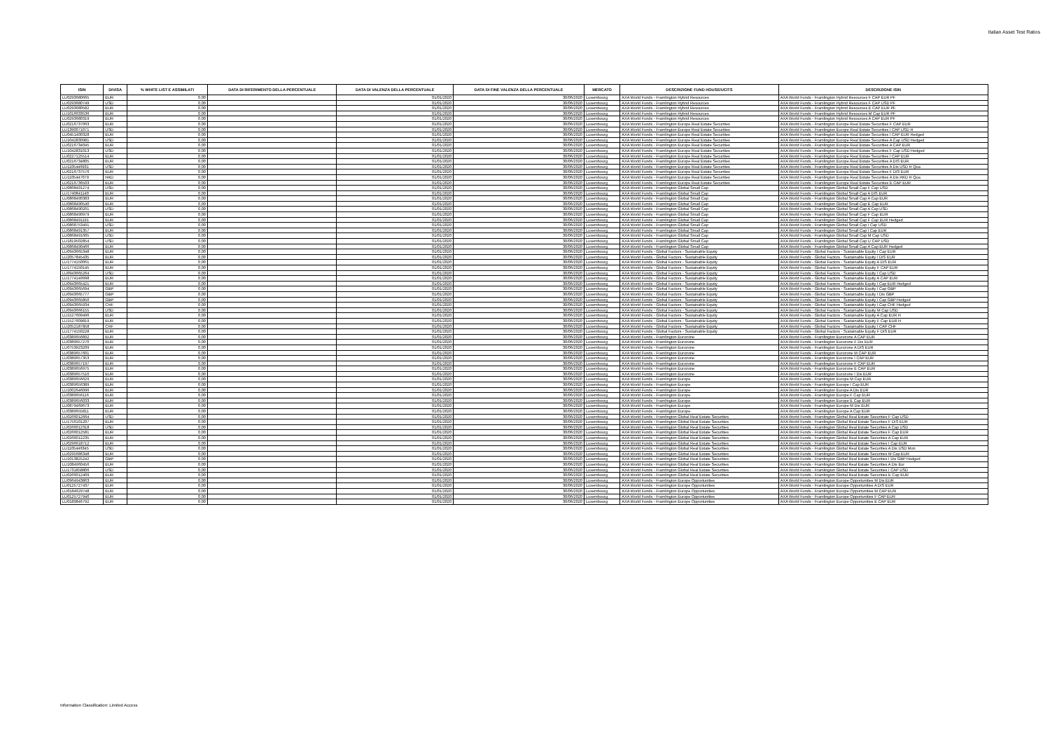Italian Asset Test Ratios
| ISIN | DIVISA | % WHITE LIST E ASSIMILATI | DATA DI RIFERIMENTO DELLA PERCENTUALE | DATA DI VALENZA DELLA PERCENTUALE | DATA DI FINE VALENZA DELLA PERCENTUALE | MERCATO | DESCRIZIONE FUND HOUSE/UCITS | DESCRIZIONE ISIN |
| --- | --- | --- | --- | --- | --- | --- | --- | --- |
| LU0293680665 | EUR | 0,00 | | 01/01/2020 | 30/06/2020 | Luxembourg | AXA World Funds - Framlington Hybrid Resources | AXA World Funds - Framlington Hybrid Resources F CAP EUR PF |
| LU0293680749 | USD | 0,00 | | 01/01/2020 | 30/06/2020 | Luxembourg | AXA World Funds - Framlington Hybrid Resources | AXA World Funds - Framlington Hybrid Resources F CAP USD PF |
| LU0293680582 | EUR | 0,00 | | 01/01/2020 | 30/06/2020 | Luxembourg | AXA World Funds - Framlington Hybrid Resources | AXA World Funds - Framlington Hybrid Resources E CAP EUR PF |
| LU1016633536 | EUR | 0,00 | | 01/01/2020 | 30/06/2020 | Luxembourg | AXA World Funds - Framlington Hybrid Resources | AXA World Funds - Framlington Hybrid Resources M Cap EUR PF |
| LU0293680319 | EUR | 0,00 | | 01/01/2020 | 30/06/2020 | Luxembourg | AXA World Funds - Framlington Hybrid Resources | AXA World Funds - Framlington Hybrid Resources A CAP EUR PF |
| LU0216737063 | EUR | 0,00 | | 01/01/2020 | 30/06/2020 | Luxembourg | AXA World Funds - Framlington Europe Real Estate Securities | AXA World Funds - Framlington Europe Real Estate Securities F CAP EUR |
| LU1390071071 | USD | 0,00 | | 01/01/2020 | 30/06/2020 | Luxembourg | AXA World Funds - Framlington Europe Real Estate Securities | AXA World Funds - Framlington Europe Real Estate Securities I CAP USD H |
| LU0451400328 | EUR | 0,00 | | 01/01/2020 | 30/06/2020 | Luxembourg | AXA World Funds - Framlington Europe Real Estate Securities | AXA World Funds - Framlington Europe Real Estate Securities I CAP EUR Hedged |
| LU1042830981 | USD | 0,00 | | 01/01/2020 | 30/06/2020 | Luxembourg | AXA World Funds - Framlington Europe Real Estate Securities | AXA World Funds - Framlington Europe Real Estate Securities A Cap USD Hedged |
| LU0216734045 | EUR | 0,00 | | 01/01/2020 | 30/06/2020 | Luxembourg | AXA World Funds - Framlington Europe Real Estate Securities | AXA World Funds - Framlington Europe Real Estate Securities A CAP EUR |
| LU1042831013 | USD | 0,00 | | 01/01/2020 | 30/06/2020 | Luxembourg | AXA World Funds - Framlington Europe Real Estate Securities | AXA World Funds - Framlington Europe Real Estate Securities F Cap USD Hedged |
| LU0227125514 | EUR | 0,00 | | 01/01/2020 | 30/06/2020 | Luxembourg | AXA World Funds - Framlington Europe Real Estate Securities | AXA World Funds - Framlington Europe Real Estate Securities I CAP EUR |
| LU0216734805 | EUR | 0,00 | | 01/01/2020 | 30/06/2020 | Luxembourg | AXA World Funds - Framlington Europe Real Estate Securities | AXA World Funds - Framlington Europe Real Estate Securities A DIS EUR |
| LU1105446931 | USD | 0,00 | | 01/01/2020 | 30/06/2020 | Luxembourg | AXA World Funds - Framlington Europe Real Estate Securities | AXA World Funds - Framlington Europe Real Estate Securities A Dis USD H Qua |
| LU0216737576 | EUR | 0,00 | | 01/01/2020 | 30/06/2020 | Luxembourg | AXA World Funds - Framlington Europe Real Estate Securities | AXA World Funds - Framlington Europe Real Estate Securities F DIS EUR |
| LU1105447079 | HKD | 0,00 | | 01/01/2020 | 30/06/2020 | Luxembourg | AXA World Funds - Framlington Europe Real Estate Securities | AXA World Funds - Framlington Europe Real Estate Securities A Dis HKD H Qua |
| LU0216736503 | EUR | 0,00 | | 01/01/2020 | 30/06/2020 | Luxembourg | AXA World Funds - Framlington Europe Real Estate Securities | AXA World Funds - Framlington Europe Real Estate Securities E CAP EUR |
| LU0868491274 | USD | 0,00 | | 01/01/2020 | 30/06/2020 | Luxembourg | AXA World Funds - Framlington Global Small Cap | AXA World Funds - Framlington Global Small Cap F Cap USD |
| LU1740841140 | EUR | 0,00 | | 01/01/2020 | 30/06/2020 | Luxembourg | AXA World Funds - Framlington Global Small Cap | AXA World Funds - Framlington Global Small Cap A DIS EUR |
| LU0868490383 | EUR | 0,00 | | 01/01/2020 | 30/06/2020 | Luxembourg | AXA World Funds - Framlington Global Small Cap | AXA World Funds - Framlington Global Small Cap A Cap EUR |
| LU0868490540 | EUR | 0,00 | | 01/01/2020 | 30/06/2020 | Luxembourg | AXA World Funds - Framlington Global Small Cap | AXA World Funds - Framlington Global Small Cap E Cap EUR |
| LU0868490201 | USD | 0,00 | | 01/01/2020 | 30/06/2020 | Luxembourg | AXA World Funds - Framlington Global Small Cap | AXA World Funds - Framlington Global Small Cap A Cap USD |
| LU0868490979 | EUR | 0,00 | | 01/01/2020 | 30/06/2020 | Luxembourg | AXA World Funds - Framlington Global Small Cap | AXA World Funds - Framlington Global Small Cap F Cap EUR |
| LU0868491191 | EUR | 0,00 | | 01/01/2020 | 30/06/2020 | Luxembourg | AXA World Funds - Framlington Global Small Cap | AXA World Funds - Framlington Global Small Cap F Cap EUR Hedged |
| LU0868753491 | USD | 0,00 | | 01/01/2020 | 30/06/2020 | Luxembourg | AXA World Funds - Framlington Global Small Cap | AXA World Funds - Framlington Global Small Cap I Cap USD |
| LU0868491357 | EUR | 0,00 | | 01/01/2020 | 30/06/2020 | Luxembourg | AXA World Funds - Framlington Global Small Cap | AXA World Funds - Framlington Global Small Cap I Cap EUR |
| LU0868491605 | USD | 0,00 | | 01/01/2020 | 30/06/2020 | Luxembourg | AXA World Funds - Framlington Global Small Cap | AXA World Funds - Framlington Global Small Cap M Cap USD |
| LU1819502854 | USD | 0,00 | | 01/01/2020 | 30/06/2020 | Luxembourg | AXA World Funds - Framlington Global Small Cap | AXA World Funds - Framlington Global Small Cap U CAP USD |
| LU0868490466 | EUR | 0,00 | | 01/01/2020 | 30/06/2020 | Luxembourg | AXA World Funds - Framlington Global Small Cap | AXA World Funds - Framlington Global Small Cap A Cap EUR Hedged |
| LU0943665348 | EUR | 0,00 | | 01/01/2020 | 30/06/2020 | Luxembourg | AXA World Funds - Global Factors - Sustainable Equity | AXA World Funds - Global Factors - Sustainable Equity I Cap EUR |
| LU2057845435 | EUR | 0,00 | | 01/01/2020 | 30/06/2020 | Luxembourg | AXA World Funds - Global Factors - Sustainable Equity | AXA World Funds - Global Factors - Sustainable Equity I DIS EUR |
| LU1774150061 | EUR | 0,00 | | 01/01/2020 | 30/06/2020 | Luxembourg | AXA World Funds - Global Factors - Sustainable Equity | AXA World Funds - Global Factors - Sustainable Equity A DIS EUR |
| LU1774150145 | EUR | 0,00 | | 01/01/2020 | 30/06/2020 | Luxembourg | AXA World Funds - Global Factors - Sustainable Equity | AXA World Funds - Global Factors - Sustainable Equity F CAP EUR |
| LU0943665264 | USD | 0,00 | | 01/01/2020 | 30/06/2020 | Luxembourg | AXA World Funds - Global Factors - Sustainable Equity | AXA World Funds - Global Factors - Sustainable Equity I Cap USD |
| LU1774149998 | EUR | 0,00 | | 01/01/2020 | 30/06/2020 | Luxembourg | AXA World Funds - Global Factors - Sustainable Equity | AXA World Funds - Global Factors - Sustainable Equity A CAP EUR |
| LU0943665421 | EUR | 0,00 | | 01/01/2020 | 30/06/2020 | Luxembourg | AXA World Funds - Global Factors - Sustainable Equity | AXA World Funds - Global Factors - Sustainable Equity I Cap EUR Hedged |
| LU0943665694 | GBP | 0,00 | | 01/01/2020 | 30/06/2020 | Luxembourg | AXA World Funds - Global Factors - Sustainable Equity | AXA World Funds - Global Factors - Sustainable Equity I Cap GBP |
| LU0943665777 | GBP | 0,00 | | 01/01/2020 | 30/06/2020 | Luxembourg | AXA World Funds - Global Factors - Sustainable Equity | AXA World Funds - Global Factors - Sustainable Equity I Dis GBP |
| LU0943665850 | GBP | 0,00 | | 01/01/2020 | 30/06/2020 | Luxembourg | AXA World Funds - Global Factors - Sustainable Equity | AXA World Funds - Global Factors - Sustainable Equity I Cap GBP Hedged |
| LU0943665934 | CHF | 0,00 | | 01/01/2020 | 30/06/2020 | Luxembourg | AXA World Funds - Global Factors - Sustainable Equity | AXA World Funds - Global Factors - Sustainable Equity I Cap CHF Hedged |
| LU0943666155 | USD | 0,00 | | 01/01/2020 | 30/06/2020 | Luxembourg | AXA World Funds - Global Factors - Sustainable Equity | AXA World Funds - Global Factors - Sustainable Equity M Cap USD |
| LU1527609496 | EUR | 0,00 | | 01/01/2020 | 30/06/2020 | Luxembourg | AXA World Funds - Global Factors - Sustainable Equity | AXA World Funds - Global Factors - Sustainable Equity A Cap EUR H |
| LU1527609819 | EUR | 0,00 | | 01/01/2020 | 30/06/2020 | Luxembourg | AXA World Funds - Global Factors - Sustainable Equity | AXA World Funds - Global Factors - Sustainable Equity F Cap EUR H |
| LU2052187858 | CHF | 0,00 | | 01/01/2020 | 30/06/2020 | Luxembourg | AXA World Funds - Global Factors - Sustainable Equity | AXA World Funds - Global Factors - Sustainable Equity I CAP CHF |
| LU1774150228 | EUR | 0,00 | | 01/01/2020 | 30/06/2020 | Luxembourg | AXA World Funds - Global Factors - Sustainable Equity | AXA World Funds - Global Factors - Sustainable Equity F DIS EUR |
| LU0389656892 | EUR | 0,00 | | 01/01/2020 | 30/06/2020 | Luxembourg | AXA World Funds - Framlington Eurozone | AXA World Funds - Framlington Eurozone A CAP EUR |
| LU0389657270 | EUR | 0,00 | | 01/01/2020 | 30/06/2020 | Luxembourg | AXA World Funds - Framlington Eurozone | AXA World Funds - Framlington Eurozone F Dis EUR |
| LU0753923209 | EUR | 0,00 | | 01/01/2020 | 30/06/2020 | Luxembourg | AXA World Funds - Framlington Eurozone | AXA World Funds - Framlington Eurozone A DIS EUR |
| LU0389657601 | EUR | 0,00 | | 01/01/2020 | 30/06/2020 | Luxembourg | AXA World Funds - Framlington Eurozone | AXA World Funds - Framlington Eurozone M CAP EUR |
| LU0389657353 | EUR | 0,00 | | 01/01/2020 | 30/06/2020 | Luxembourg | AXA World Funds - Framlington Eurozone | AXA World Funds - Framlington Eurozone I CAP EUR |
| LU0389657197 | EUR | 0,00 | | 01/01/2020 | 30/06/2020 | Luxembourg | AXA World Funds - Framlington Eurozone | AXA World Funds - Framlington Eurozone F CAP EUR |
| LU0389656975 | EUR | 0,00 | | 01/01/2020 | 30/06/2020 | Luxembourg | AXA World Funds - Framlington Eurozone | AXA World Funds - Framlington Eurozone E CAP EUR |
| LU0389657510 | EUR | 0,00 | | 01/01/2020 | 30/06/2020 | Luxembourg | AXA World Funds - Framlington Eurozone | AXA World Funds - Framlington Eurozone I Dis EUR |
| LU0389656629 | EUR | 0,00 | | 01/01/2020 | 30/06/2020 | Luxembourg | AXA World Funds - Framlington Europe | AXA World Funds - Framlington Europe M Cap EUR |
| LU0389656389 | EUR | 0,00 | | 01/01/2020 | 30/06/2020 | Luxembourg | AXA World Funds - Framlington Europe | AXA World Funds - Framlington Europe I Cap EUR |
| LU1002646096 | EUR | 0,00 | | 01/01/2020 | 30/06/2020 | Luxembourg | AXA World Funds - Framlington Europe | AXA World Funds - Framlington Europe A Dis EUR |
| LU0389656116 | EUR | 0,00 | | 01/01/2020 | 30/06/2020 | Luxembourg | AXA World Funds - Framlington Europe | AXA World Funds - Framlington Europe F Cap EUR |
| LU0389656033 | EUR | 0,00 | | 01/01/2020 | 30/06/2020 | Luxembourg | AXA World Funds - Framlington Europe | AXA World Funds - Framlington Europe E Cap EUR |
| LU0879469673 | EUR | 0,00 | | 01/01/2020 | 30/06/2020 | Luxembourg | AXA World Funds - Framlington Europe | AXA World Funds - Framlington Europe M Dis EUR |
| LU0389655811 | EUR | 0,00 | | 01/01/2020 | 30/06/2020 | Luxembourg | AXA World Funds - Framlington Europe | AXA World Funds - Framlington Europe A Cap EUR |
| LU0266012664 | USD | 0,00 | | 01/01/2020 | 30/06/2020 | Luxembourg | AXA World Funds - Framlington Global Real Estate Securities | AXA World Funds - Framlington Global Real Estate Securities F Cap USD |
| LU1756101207 | EUR | 0,00 | | 01/01/2020 | 30/06/2020 | Luxembourg | AXA World Funds - Framlington Global Real Estate Securities | AXA World Funds - Framlington Global Real Estate Securities F DIS EUR |
| LU0266012318 | USD | 0,00 | | 01/01/2020 | 30/06/2020 | Luxembourg | AXA World Funds - Framlington Global Real Estate Securities | AXA World Funds - Framlington Global Real Estate Securities A Cap USD |
| LU0266012581 | EUR | 0,00 | | 01/01/2020 | 30/06/2020 | Luxembourg | AXA World Funds - Framlington Global Real Estate Securities | AXA World Funds - Framlington Global Real Estate Securities F Cap EUR |
| LU0266012235 | EUR | 0,00 | | 01/01/2020 | 30/06/2020 | Luxembourg | AXA World Funds - Framlington Global Real Estate Securities | AXA World Funds - Framlington Global Real Estate Securities A Cap EUR |
| LU0296618712 | EUR | 0,00 | | 01/01/2020 | 30/06/2020 | Luxembourg | AXA World Funds - Framlington Global Real Estate Securities | AXA World Funds - Framlington Global Real Estate Securities I Cap EUR |
| LU1105446345 | USD | 0,00 | | 01/01/2020 | 30/06/2020 | Luxembourg | AXA World Funds - Framlington Global Real Estate Securities | AXA World Funds - Framlington Global Real Estate Securities A Dis USD Mon |
| LU0295686348 | EUR | 0,00 | | 01/01/2020 | 30/06/2020 | Luxembourg | AXA World Funds - Framlington Global Real Estate Securities | AXA World Funds - Framlington Global Real Estate Securities M Cap EUR |
| LU1013825242 | GBP | 0,00 | | 01/01/2020 | 30/06/2020 | Luxembourg | AXA World Funds - Framlington Global Real Estate Securities | AXA World Funds - Framlington Global Real Estate Securities I Dis GBP Hedged |
| LU1084960456 | EUR | 0,00 | | 01/01/2020 | 30/06/2020 | Luxembourg | AXA World Funds - Framlington Global Real Estate Securities | AXA World Funds - Framlington Global Real Estate Securities A Dis Eur |
| LU1731858806 | USD | 0,00 | | 01/01/2020 | 30/06/2020 | Luxembourg | AXA World Funds - Framlington Global Real Estate Securities | AXA World Funds - Framlington Global Real Estate Securities I CAP USD |
| LU0266012409 | EUR | 0,00 | | 01/01/2020 | 30/06/2020 | Luxembourg | AXA World Funds - Framlington Global Real Estate Securities | AXA World Funds - Framlington Global Real Estate Securities E Cap EUR |
| LU0964943863 | EUR | 0,00 | | 01/01/2020 | 30/06/2020 | Luxembourg | AXA World Funds - Framlington Europe Opportunities | AXA World Funds - Framlington Europe Opportunities M Dis EUR |
| LU0125727437 | EUR | 0,00 | | 01/01/2020 | 30/06/2020 | Luxembourg | AXA World Funds - Framlington Europe Opportunities | AXA World Funds - Framlington Europe Opportunities A DIS EUR |
| LU0184629748 | EUR | 0,00 | | 01/01/2020 | 30/06/2020 | Luxembourg | AXA World Funds - Framlington Europe Opportunities | AXA World Funds - Framlington Europe Opportunities M CAP EUR |
| LU0125727940 | EUR | 0,00 | | 01/01/2020 | 30/06/2020 | Luxembourg | AXA World Funds - Framlington Europe Opportunities | AXA World Funds - Framlington Europe Opportunities F CAP EUR |
| LU0189846792 | EUR | 0,00 | | 01/01/2020 | 30/06/2020 | Luxembourg | AXA World Funds - Framlington Europe Opportunities | AXA World Funds - Framlington Europe Opportunities E CAP EUR |
Information Classification: Limited Access